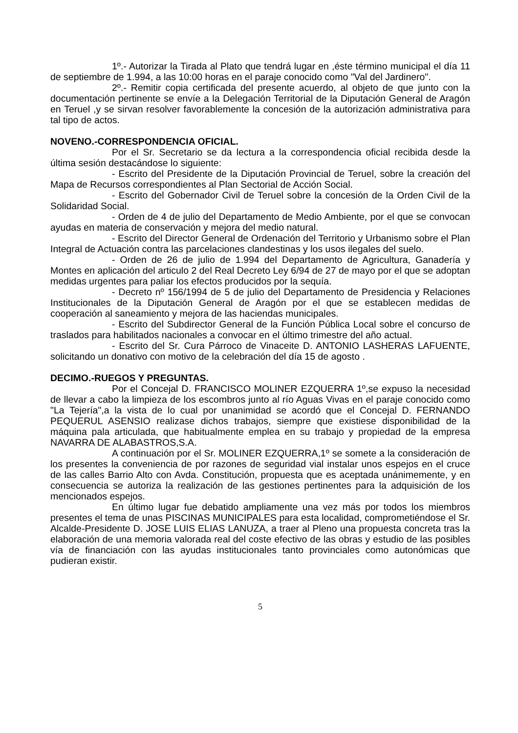1º.- Autorizar la Tirada al Plato que tendrá lugar en ,éste término municipal el día 11 de septiembre de 1.994, a las 10:00 horas en el paraje conocido como "Val del Jardinero".
2º.- Remitir copia certificada del presente acuerdo, al objeto de que junto con la documentación pertinente se envíe a la Delegación Territorial de la Diputación General de Aragón en Teruel ,y se sirvan resolver favorablemente la concesión de la autorización administrativa para tal tipo de actos.
NOVENO.-CORRESPONDENCIA OFICIAL.
Por el Sr. Secretario se da lectura a la correspondencia oficial recibida desde la última sesión destacándose lo siguiente:
- Escrito del Presidente de la Diputación Provincial de Teruel, sobre la creación del Mapa de Recursos correspondientes al Plan Sectorial de Acción Social.
- Escrito del Gobernador Civil de Teruel sobre la concesión de la Orden Civil de la Solidaridad Social.
- Orden de 4 de julio del Departamento de Medio Ambiente, por el que se convocan ayudas en materia de conservación y mejora del medio natural.
- Escrito del Director General de Ordenación del Territorio y Urbanismo sobre el Plan Integral de Actuación contra las parcelaciones clandestinas y los usos ilegales del suelo.
- Orden de 26 de julio de 1.994 del Departamento de Agricultura, Ganadería y Montes en aplicación del articulo 2 del Real Decreto Ley 6/94 de 27 de mayo por el que se adoptan medidas urgentes para paliar los efectos producidos por la sequía.
- Decreto nº 156/1994 de 5 de julio del Departamento de Presidencia y Relaciones Institucionales de la Diputación General de Aragón por el que se establecen medidas de cooperación al saneamiento y mejora de las haciendas municipales.
- Escrito del Subdirector General de la Función Pública Local sobre el concurso de traslados para habilitados nacionales a convocar en el último trimestre del año actual.
- Escrito del Sr. Cura Párroco de Vinaceite D. ANTONIO LASHERAS LAFUENTE, solicitando un donativo con motivo de la celebración del día 15 de agosto .
DECIMO.-RUEGOS Y PREGUNTAS.
Por el Concejal D. FRANCISCO MOLINER EZQUERRA 1º,se expuso la necesidad de llevar a cabo la limpieza de los escombros junto al río Aguas Vivas en el paraje conocido como "La Tejería",a la vista de lo cual por unanimidad se acordó que el Concejal D. FERNANDO PEQUERUL ASENSIO realizase dichos trabajos, siempre que existiese disponibilidad de la máquina pala articulada, que habitualmente emplea en su trabajo y propiedad de la empresa NAVARRA DE ALABASTROS,S.A.
A continuación por el Sr. MOLINER EZQUERRA,1º se somete a la consideración de los presentes la conveniencia de por razones de seguridad vial instalar unos espejos en el cruce de las calles Barrio Alto con Avda. Constitución, propuesta que es aceptada unánimemente, y en consecuencia se autoriza la realización de las gestiones pertinentes para la adquisición de los mencionados espejos.
En último lugar fue debatido ampliamente una vez más por todos los miembros presentes el tema de unas PISCINAS MUNICIPALES para esta localidad, comprometiéndose el Sr. Alcalde-Presidente D. JOSE LUIS ELIAS LANUZA, a traer al Pleno una propuesta concreta tras la elaboración de una memoria valorada real del coste efectivo de las obras y estudio de las posibles vía de financiación con las ayudas institucionales tanto provinciales como autonómicas que pudieran existir.
5